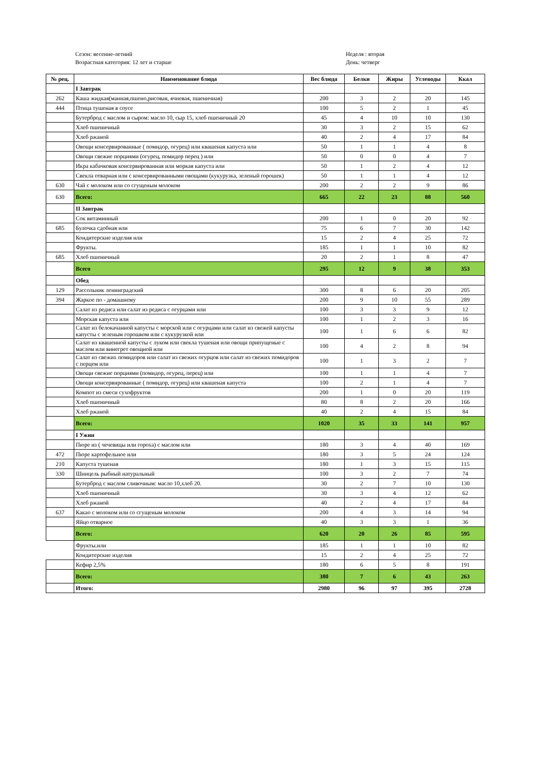Сезон: весенне-летний
Возрастная категория: 12 лет и старше
Неделя : вторая
День: четверг
| № рец. | Наименование блюда | Вес блюда | Белки | Жиры | Углеводы | Ккал |
| --- | --- | --- | --- | --- | --- | --- |
| | I Завтрак | | | | | |
| 262 | Каша жидкая(манная,пшено,рисовая, ячневая, пшеничная) | 200 | 3 | 2 | 20 | 145 |
| 444 | Птица тушеная в соусе | 100 | 5 | 2 | 1 | 45 |
| | Бутерброд с маслом и сыром: масло 10, сыр 15, хлеб пшеничный 20 | 45 | 4 | 10 | 10 | 130 |
| | Хлеб пшеничный | 30 | 3 | 2 | 15 | 62 |
| | Хлеб ржаной | 40 | 2 | 4 | 17 | 84 |
| | Овощи консервированные ( помидор, огурец) или квашеная капуста или | 50 | 1 | 1 | 4 | 8 |
| | Овощи свежие порциями (огурец, помидор перец ) или | 50 | 0 | 0 | 4 | 7 |
| | Икра кабачковая консервированная или моркая капуста или | 50 | 1 | 2 | 4 | 12 |
| | Свекла отварная или с консервированными овощами (кукурузка, зеленый горошек) | 50 | 1 | 1 | 4 | 12 |
| 630 | Чай с молоком или со сгущеным молоком | 200 | 2 | 2 | 9 | 86 |
| 630 | Всего: | 665 | 22 | 23 | 88 | 560 |
| | II Завтрак | | | | | |
| | Сок витаминный | 200 | 1 | 0 | 20 | 92 |
| 685 | Булочка сдобная или | 75 | 6 | 7 | 30 | 142 |
| | Кондитерские изделия или | 15 | 2 | 4 | 25 | 72 |
| | Фрукты. | 185 | 1 | 1 | 10 | 82 |
| 685 | Хлеб пшеничный | 20 | 2 | 1 | 8 | 47 |
| | Всего | 295 | 12 | 9 | 38 | 353 |
| | Обед | | | | | |
| 129 | Рассольник ленинградский | 300 | 8 | 6 | 20 | 205 |
| 394 | Жаркое по - домашнему | 200 | 9 | 10 | 55 | 289 |
| | Салат из редиса или салат из редиса с огурцами или | 100 | 3 | 3 | 9 | 12 |
| | Морская капуста или | 100 | 1 | 2 | 3 | 16 |
| | Салат из белокачанной капусты с морской или с огурцами или салат из свежей капусты капусты с зеленым горошком или с кукурузкой или | 100 | 1 | 6 | 6 | 82 |
| | Салат из квашенной капусты с луком или свекла тушеная или овощи припущеные с маслом или винегрет овощной или | 100 | 4 | 2 | 8 | 94 |
| | Салат из свежих помидоров или салат из свежих огурцов или салат из свежих помидоров с перцем или | 100 | 1 | 3 | 2 | 7 |
| | Овощи свежие порциями (помидор, огурец, перец) или | 100 | 1 | 1 | 4 | 7 |
| | Овощи консервированные ( помидор, огурец) или квашеная капуста | 100 | 2 | 1 | 4 | 7 |
| | Компот из смеси сухофруктов | 200 | 1 | 0 | 20 | 119 |
| | Хлеб пшеничный | 80 | 8 | 2 | 20 | 166 |
| | Хлеб ржаной | 40 | 2 | 4 | 15 | 84 |
| | Всего: | 1020 | 35 | 33 | 141 | 957 |
| | I Ужин | | | | | |
| | Пюре из ( чечевицы или гороха) с маслом или | 180 | 3 | 4 | 40 | 169 |
| 472 | Пюре картофельное или | 180 | 3 | 5 | 24 | 124 |
| 210 | Капуста тушеная | 180 | 1 | 3 | 15 | 115 |
| 330 | Шницель рыбный натуральный | 100 | 3 | 2 | 7 | 74 |
| | Бутерброд с маслом сливочным: масло 10,хлеб 20. | 30 | 2 | 7 | 10 | 130 |
| | Хлеб пшеничный | 30 | 3 | 4 | 12 | 62 |
| | Хлеб ржаной | 40 | 2 | 4 | 17 | 84 |
| 637 | Какао с молоком или со сгущеным молоком | 200 | 4 | 3 | 14 | 94 |
| | Яйцо отварное | 40 | 3 | 3 | 1 | 36 |
| | Всего: | 620 | 20 | 26 | 85 | 595 |
| | Фрукты.или | 185 | 1 | 1 | 10 | 82 |
| | Кондитерские изделия | 15 | 2 | 4 | 25 | 72 |
| | Кефир 2,5% | 180 | 6 | 5 | 8 | 191 |
| | Всего: | 380 | 7 | 6 | 43 | 263 |
| | Итого: | 2980 | 96 | 97 | 395 | 2728 |